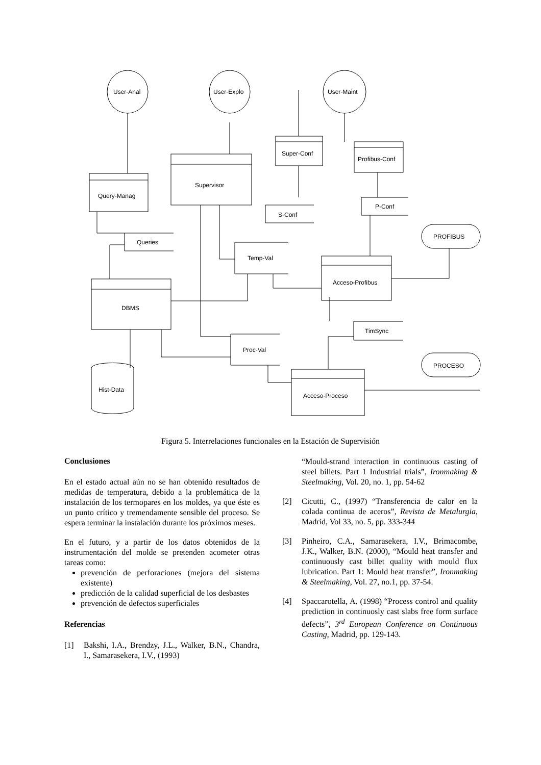User-Anal
User-Explo
User-Maint
Query-Manag
Supervisor
Super-Conf
Profibus-Conf
S-Conf
P-Conf
Queries
Temp-Val
PROFIBUS
Acceso-Profibus
DBMS
TimSync
Proc-Val
PROCESO
Hist-Data
Acceso-Proceso
Figura 5. Interrelaciones funcionales en la Estación de Supervisión
Conclusiones
En el estado actual aún no se han obtenido resultados de medidas de temperatura, debido a la problemática de la instalación de los termopares en los moldes, ya que éste es un punto crítico y tremendamente sensible del proceso. Se espera terminar la instalación durante los próximos meses.
En el futuro, y a partir de los datos obtenidos de la instrumentación del molde se pretenden acometer otras tareas como:
prevención de perforaciones (mejora del sistema existente)
predicción de la calidad superficial de los desbastes
prevención de defectos superficiales
Referencias
[1] Bakshi, I.A., Brendzy, J.L., Walker, B.N., Chandra, I., Samarasekera, I.V., (1993)
“Mould-strand interaction in continuous casting of steel billets. Part 1 Industrial trials”, Ironmaking & Steelmaking, Vol. 20, no. 1, pp. 54-62
[2] Cicutti, C., (1997) “Transferencia de calor en la colada continua de aceros”, Revista de Metalurgia, Madrid, Vol 33, no. 5, pp. 333-344
[3] Pinheiro, C.A., Samarasekera, I.V., Brimacombe, J.K., Walker, B.N. (2000), “Mould heat transfer and continuously cast billet quality with mould flux lubrication. Part 1: Mould heat transfer”, Ironmaking & Steelmaking, Vol. 27, no.1, pp. 37-54.
[4] Spaccarotella, A. (1998) “Process control and quality prediction in continuosly cast slabs free form surface defects”, 3<sup>rd</sup> European Conference on Continuous Casting, Madrid, pp. 129-143.